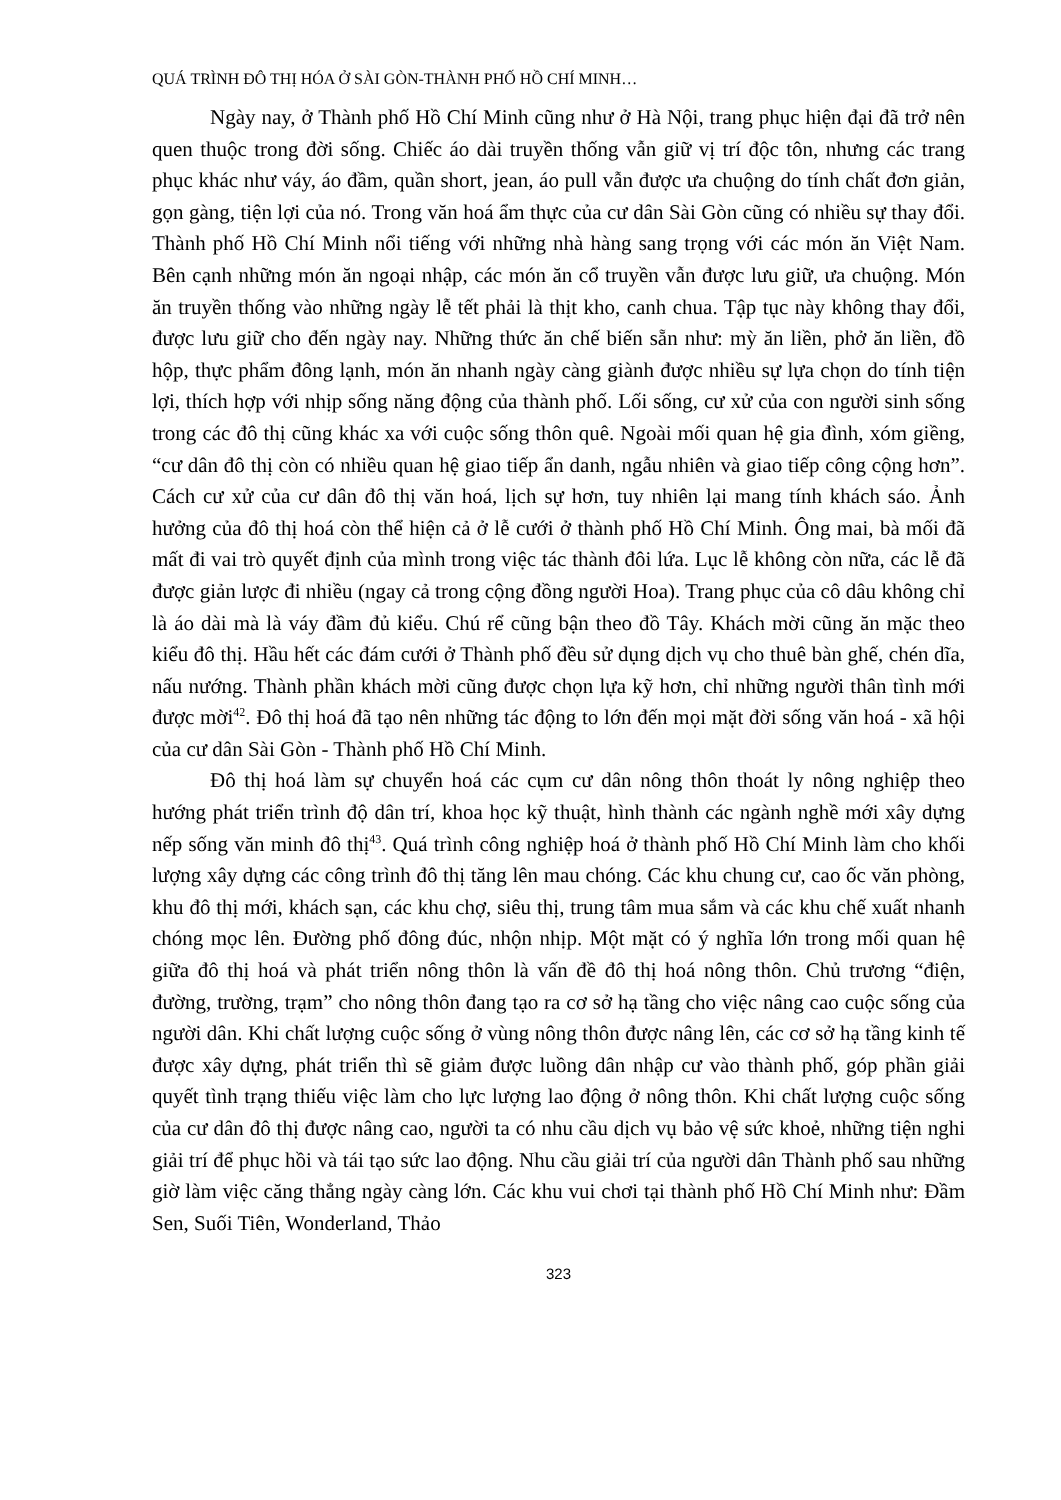QUÁ TRÌNH ĐÔ THỊ HÓA Ở SÀI GÒN-THÀNH PHỐ HỒ CHÍ MINH…
Ngày nay, ở Thành phố Hồ Chí Minh cũng như ở Hà Nội, trang phục hiện đại đã trở nên quen thuộc trong đời sống. Chiếc áo dài truyền thống vẫn giữ vị trí độc tôn, nhưng các trang phục khác như váy, áo đầm, quần short, jean, áo pull vẫn được ưa chuộng do tính chất đơn giản, gọn gàng, tiện lợi của nó. Trong văn hoá ẩm thực của cư dân Sài Gòn cũng có nhiều sự thay đổi. Thành phố Hồ Chí Minh nổi tiếng với những nhà hàng sang trọng với các món ăn Việt Nam. Bên cạnh những món ăn ngoại nhập, các món ăn cổ truyền vẫn được lưu giữ, ưa chuộng. Món ăn truyền thống vào những ngày lễ tết phải là thịt kho, canh chua. Tập tục này không thay đổi, được lưu giữ cho đến ngày nay. Những thức ăn chế biến sẵn như: mỳ ăn liền, phở ăn liền, đồ hộp, thực phẩm đông lạnh, món ăn nhanh ngày càng giành được nhiều sự lựa chọn do tính tiện lợi, thích hợp với nhịp sống năng động của thành phố. Lối sống, cư xử của con người sinh sống trong các đô thị cũng khác xa với cuộc sống thôn quê. Ngoài mối quan hệ gia đình, xóm giềng, “cư dân đô thị còn có nhiều quan hệ giao tiếp ẩn danh, ngẫu nhiên và giao tiếp công cộng hơn”. Cách cư xử của cư dân đô thị văn hoá, lịch sự hơn, tuy nhiên lại mang tính khách sáo. Ảnh hưởng của đô thị hoá còn thể hiện cả ở lễ cưới ở thành phố Hồ Chí Minh. Ông mai, bà mối đã mất đi vai trò quyết định của mình trong việc tác thành đôi lứa. Lục lễ không còn nữa, các lễ đã được giản lược đi nhiều (ngay cả trong cộng đồng người Hoa). Trang phục của cô dâu không chỉ là áo dài mà là váy đầm đủ kiểu. Chú rể cũng bận theo đồ Tây. Khách mời cũng ăn mặc theo kiểu đô thị. Hầu hết các đám cưới ở Thành phố đều sử dụng dịch vụ cho thuê bàn ghế, chén dĩa, nấu nướng. Thành phần khách mời cũng được chọn lựa kỹ hơn, chỉ những người thân tình mới được mời<sup>42</sup>. Đô thị hoá đã tạo nên những tác động to lớn đến mọi mặt đời sống văn hoá - xã hội của cư dân Sài Gòn - Thành phố Hồ Chí Minh.
Đô thị hoá làm sự chuyển hoá các cụm cư dân nông thôn thoát ly nông nghiệp theo hướng phát triển trình độ dân trí, khoa học kỹ thuật, hình thành các ngành nghề mới xây dựng nếp sống văn minh đô thị<sup>43</sup>. Quá trình công nghiệp hoá ở thành phố Hồ Chí Minh làm cho khối lượng xây dựng các công trình đô thị tăng lên mau chóng. Các khu chung cư, cao ốc văn phòng, khu đô thị mới, khách sạn, các khu chợ, siêu thị, trung tâm mua sắm và các khu chế xuất nhanh chóng mọc lên. Đường phố đông đúc, nhộn nhịp. Một mặt có ý nghĩa lớn trong mối quan hệ giữa đô thị hoá và phát triển nông thôn là vấn đề đô thị hoá nông thôn. Chủ trương “điện, đường, trường, trạm” cho nông thôn đang tạo ra cơ sở hạ tầng cho việc nâng cao cuộc sống của người dân. Khi chất lượng cuộc sống ở vùng nông thôn được nâng lên, các cơ sở hạ tầng kinh tế được xây dựng, phát triển thì sẽ giảm được luồng dân nhập cư vào thành phố, góp phần giải quyết tình trạng thiếu việc làm cho lực lượng lao động ở nông thôn. Khi chất lượng cuộc sống của cư dân đô thị được nâng cao, người ta có nhu cầu dịch vụ bảo vệ sức khoẻ, những tiện nghi giải trí để phục hồi và tái tạo sức lao động. Nhu cầu giải trí của người dân Thành phố sau những giờ làm việc căng thẳng ngày càng lớn. Các khu vui chơi tại thành phố Hồ Chí Minh như: Đầm Sen, Suối Tiên, Wonderland, Thảo
323